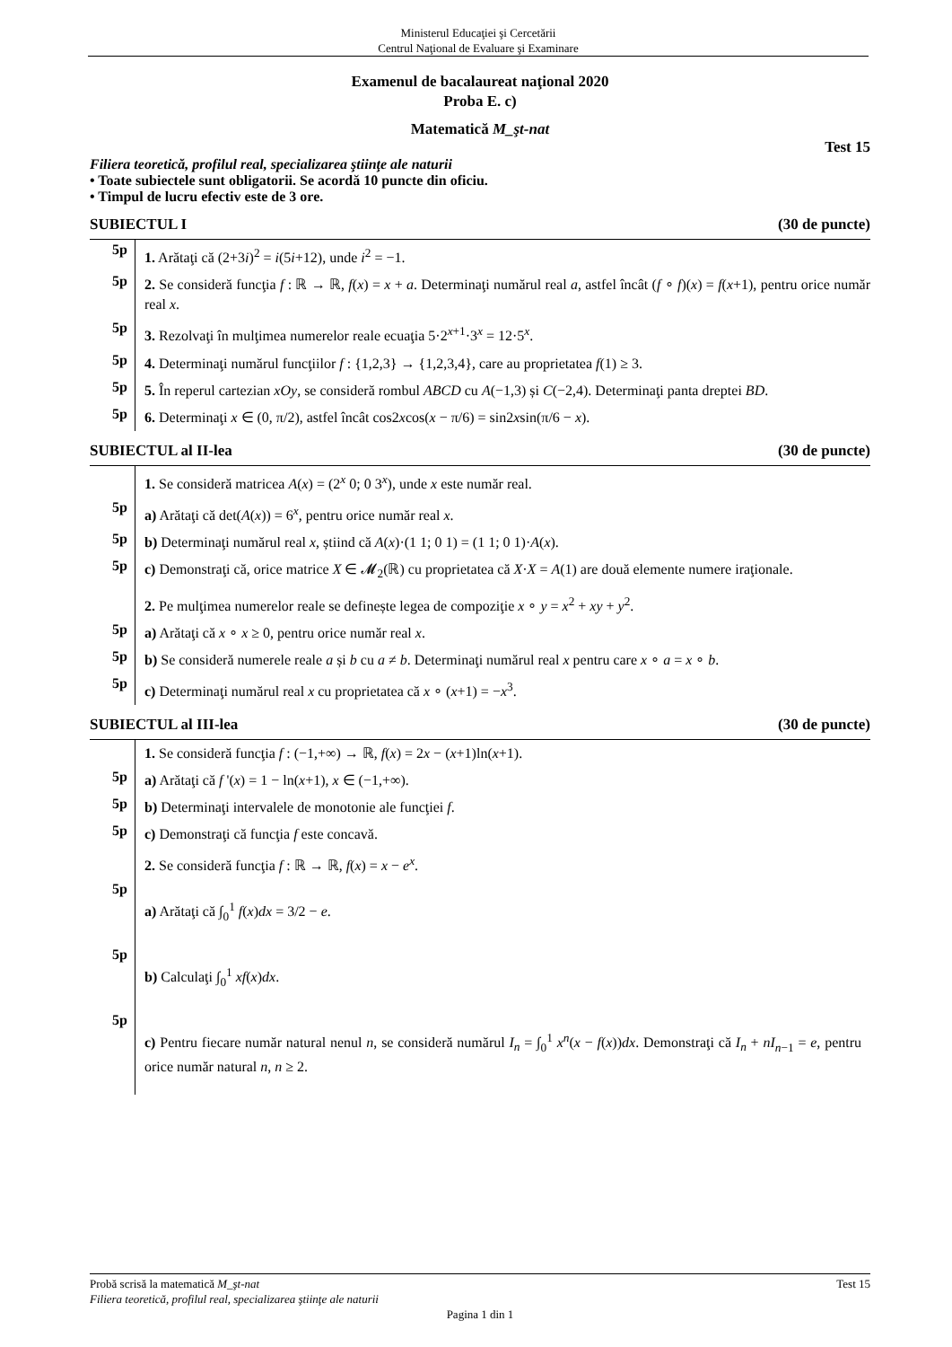Ministerul Educaţiei şi Cercetării
Centrul Naţional de Evaluare şi Examinare
Examenul de bacalaureat naţional 2020
Proba E. c)
Matematică M_şt-nat
Test 15
Filiera teoretică, profilul real, specializarea ştiinţe ale naturii
• Toate subiectele sunt obligatorii. Se acordă 10 puncte din oficiu.
• Timpul de lucru efectiv este de 3 ore.
SUBIECTUL I (30 de puncte)
5p
1. Arătaţi că (2+3i)<sup>2</sup> = i(5i+12), unde i<sup>2</sup> = −1.
5p
2. Se consideră funcţia f : ℝ → ℝ, f(x) = x + a. Determinaţi numărul real a, astfel încât (f ∘ f)(x) = f(x+1), pentru orice număr real x.
5p
3. Rezolvaţi în mulţimea numerelor reale ecuaţia 5·2<sup>x+1</sup>·3<sup>x</sup> = 12·5<sup>x</sup>.
5p
4. Determinaţi numărul funcţiilor f : {1,2,3} → {1,2,3,4}, care au proprietatea f(1) ≥ 3.
5p
5. În reperul cartezian xOy, se consideră rombul ABCD cu A(−1,3) și C(−2,4). Determinaţi panta dreptei BD.
5p
6. Determinaţi x ∈ (0, π/2), astfel încât cos2xcos(x − π/6) = sin2xsin(π/6 − x).
SUBIECTUL al II-lea (30 de puncte)
1. Se consideră matricea A(x) = (2<sup>x</sup> 0; 0 3<sup>x</sup>), unde x este număr real.
5p
a) Arătaţi că det(A(x)) = 6<sup>x</sup>, pentru orice număr real x.
5p
b) Determinaţi numărul real x, știind că A(x)·(1 1; 0 1) = (1 1; 0 1)·A(x).
5p
c) Demonstraţi că, orice matrice X ∈ 𝓜<sub>2</sub>(ℝ) cu proprietatea că X·X = A(1) are două elemente numere iraţionale.
2. Pe mulţimea numerelor reale se definește legea de compoziţie x ∘ y = x<sup>2</sup> + xy + y<sup>2</sup>.
5p
a) Arătaţi că x ∘ x ≥ 0, pentru orice număr real x.
5p
b) Se consideră numerele reale a și b cu a ≠ b. Determinaţi numărul real x pentru care x ∘ a = x ∘ b.
5p
c) Determinaţi numărul real x cu proprietatea că x ∘ (x+1) = −x<sup>3</sup>.
SUBIECTUL al III-lea (30 de puncte)
1. Se consideră funcţia f : (−1,+∞) → ℝ, f(x) = 2x − (x+1)ln(x+1).
5p
a) Arătaţi că f '(x) = 1 − ln(x+1), x ∈ (−1,+∞).
5p
b) Determinaţi intervalele de monotonie ale funcţiei f.
5p
c) Demonstraţi că funcţia f este concavă.
2. Se consideră funcţia f : ℝ → ℝ, f(x) = x − e<sup>x</sup>.
5p
a) Arătaţi că ∫<sub>0</sub><sup>1</sup> f(x)dx = 3/2 − e.
5p
b) Calculaţi ∫<sub>0</sub><sup>1</sup> xf(x)dx.
5p
c) Pentru fiecare număr natural nenul n, se consideră numărul I<sub>n</sub> = ∫<sub>0</sub><sup>1</sup> x<sup>n</sup>(x − f(x))dx. Demonstraţi că I<sub>n</sub> + nI<sub>n−1</sub> = e, pentru orice număr natural n, n ≥ 2.
Probă scrisă la matematică M_şt-nat Test 15
Filiera teoretică, profilul real, specializarea ştiinţe ale naturii
Pagina 1 din 1